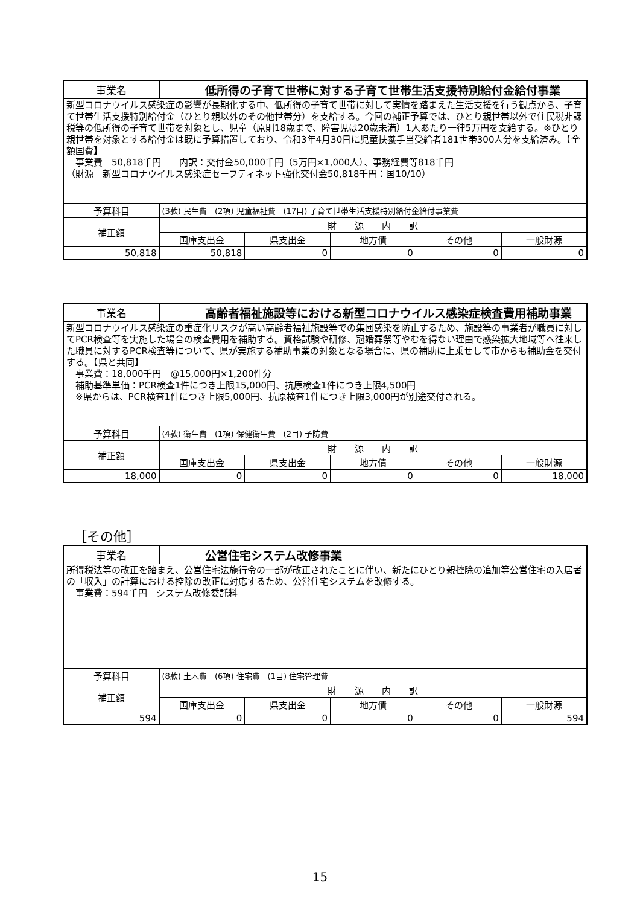| 事業名 | 低所得の子育て世帯に対する子育て世帯生活支援特別給付金給付事業 | | | | |
| 新型コロナウイルス感染症の影響が長期化する中、低所得の子育て世帯に対して実情を踏まえた生活支援を行う観点から、子育て世帯生活支援特別給付金（ひとり親以外のその他世帯分）を支給する。今回の補正予算では、ひとり親世帯以外で住民税非課税等の低所得の子育て世帯を対象とし、児童（原則18歳まで、障害児は20歳未満）1人あたり一律5万円を支給する。※ひとり親世帯を対象とする給付金は既に予算措置しており、令和3年4月30日に児童扶養手当受給者181世帯300人分を支給済み。【全額国費】 事業費 50,818千円 内訳：交付金50,000千円（5万円×1,000人）、事務経費等818千円 （財源 新型コロナウイルス感染症セーフティネット強化交付金50,818千円：国10/10） | | | | | |
| 予算科目 | (3款) 民生費 (2項) 児童福祉費 (17目) 子育て世帯生活支援特別給付金給付事業費 | | | | |
| 補正額 | 財 源 内 訳 | | | | |
| | 国庫支出金 | 県支出金 | 地方債 | その他 | 一般財源 |
| 50,818 | 50,818 | 0 | 0 | 0 | 0 |
| 事業名 | 高齢者福祉施設等における新型コロナウイルス感染症検査費用補助事業 | | | | |
| 新型コロナウイルス感染症の重症化リスクが高い高齢者福祉施設等での集団感染を防止するため、施設等の事業者が職員に対してPCR検査等を実施した場合の検査費用を補助する。資格試験や研修、冠婚葬祭等やむを得ない理由で感染拡大地域等へ往来した職員に対するPCR検査等について、県が実施する補助事業の対象となる場合に、県の補助に上乗せして市からも補助金を交付する。【県と共同】 事業費：18,000千円 @15,000円×1,200件分 補助基準単価：PCR検査1件につき上限15,000円、抗原検査1件につき上限4,500円 ※県からは、PCR検査1件につき上限5,000円、抗原検査1件につき上限3,000円が別途交付される。 | | | | | |
| 予算科目 | (4款) 衛生費 (1項) 保健衛生費 (2目) 予防費 | | | | |
| 補正額 | 財 源 内 訳 | | | | |
| | 国庫支出金 | 県支出金 | 地方債 | その他 | 一般財源 |
| 18,000 | 0 | 0 | 0 | 0 | 18,000 |
［その他］
| 事業名 | 公営住宅システム改修事業 | | | | |
| 所得税法等の改正を踏まえ、公営住宅法施行令の一部が改正されたことに伴い、新たにひとり親控除の追加等公営住宅の入居者の「収入」の計算における控除の改正に対応するため、公営住宅システムを改修する。 事業費：594千円 システム改修委託料 | | | | | |
| 予算科目 | (8款) 土木費 (6項) 住宅費 (1目) 住宅管理費 | | | | |
| 補正額 | 財 源 内 訳 | | | | |
| | 国庫支出金 | 県支出金 | 地方債 | その他 | 一般財源 |
| 594 | 0 | 0 | 0 | 0 | 594 |
15